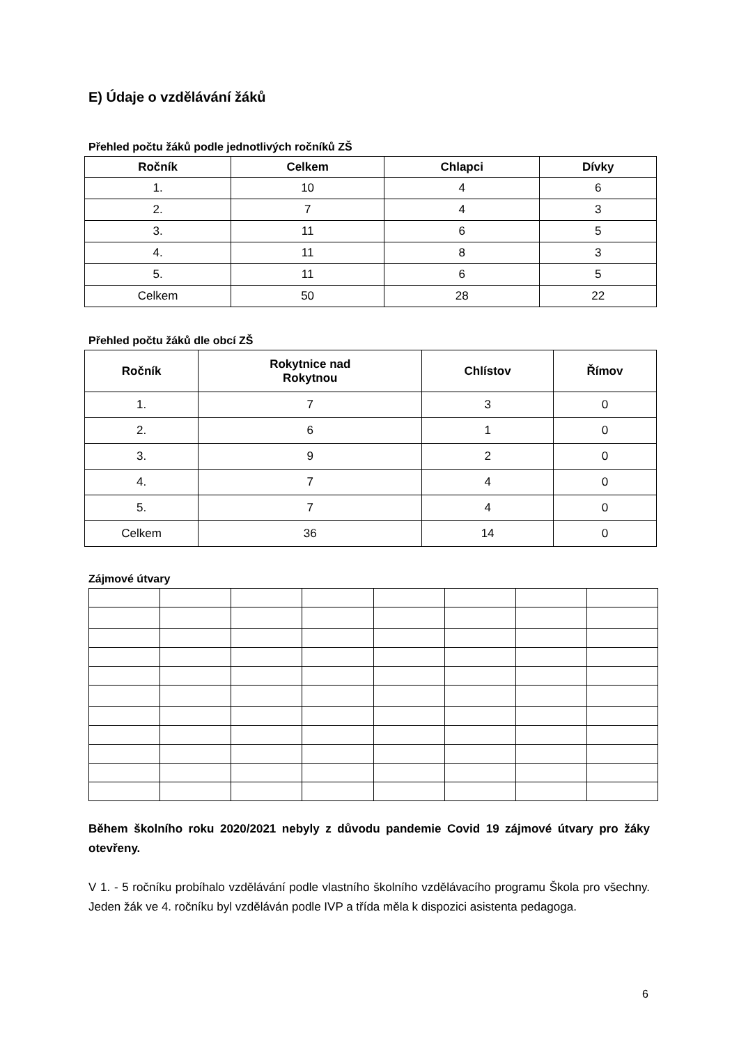E) Údaje o vzdělávání žáků
Přehled počtu žáků podle jednotlivých ročníků ZŠ
| Ročník | Celkem | Chlapci | Dívky |
| --- | --- | --- | --- |
| 1. | 10 | 4 | 6 |
| 2. | 7 | 4 | 3 |
| 3. | 11 | 6 | 5 |
| 4. | 11 | 8 | 3 |
| 5. | 11 | 6 | 5 |
| Celkem | 50 | 28 | 22 |
Přehled počtu žáků dle obcí ZŠ
| Ročník | Rokytnice nad Rokytnou | Chlístov | Římov |
| --- | --- | --- | --- |
| 1. | 7 | 3 | 0 |
| 2. | 6 | 1 | 0 |
| 3. | 9 | 2 | 0 |
| 4. | 7 | 4 | 0 |
| 5. | 7 | 4 | 0 |
| Celkem | 36 | 14 | 0 |
Zájmové útvary
Během školního roku 2020/2021 nebyly z důvodu pandemie Covid 19 zájmové útvary pro žáky otevřeny.
V 1. - 5 ročníku probíhalo vzdělávání podle vlastního školního vzdělávacího programu Škola pro všechny. Jeden žák ve 4. ročníku byl vzděláván podle IVP a třída měla k dispozici asistenta pedagoga.
6